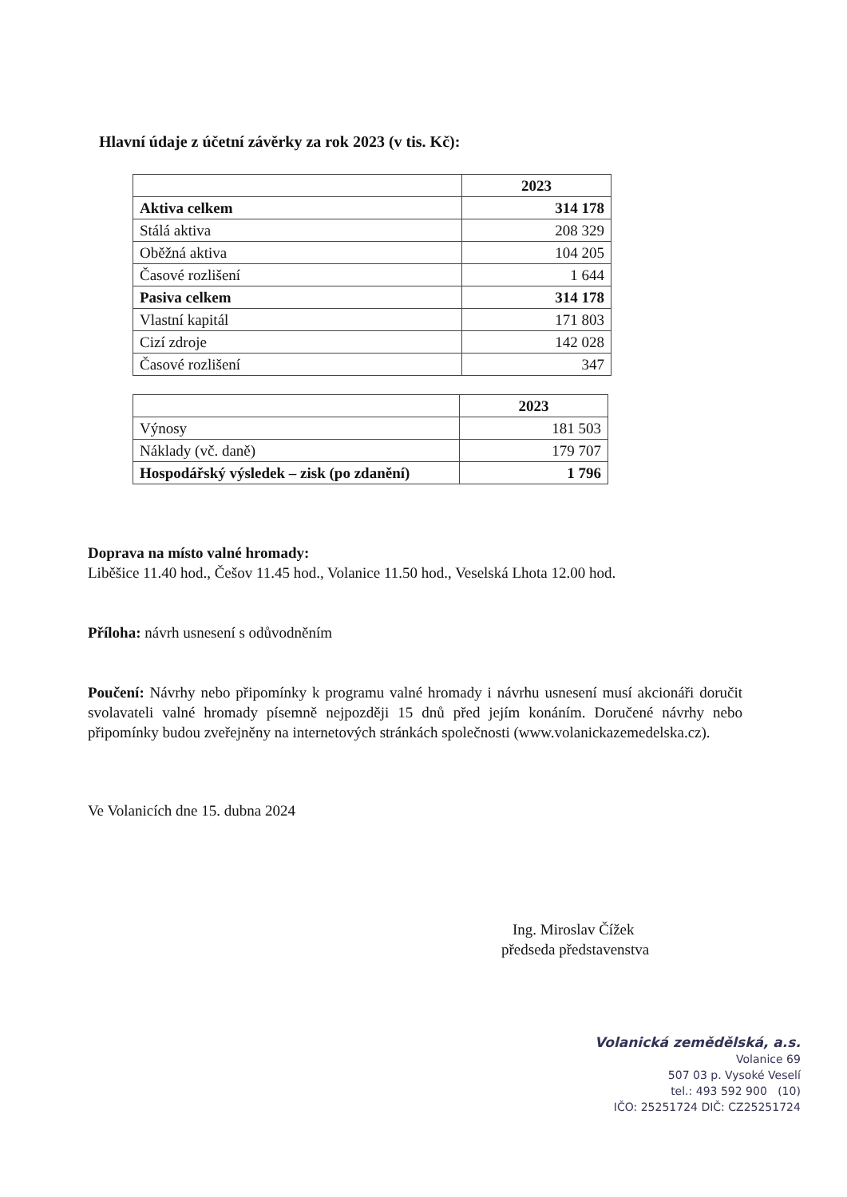Hlavní údaje z účetní závěrky za rok 2023 (v tis. Kč):
| | 2023 |
| --- | --- |
| Aktiva celkem | 314 178 |
| Stálá aktiva | 208 329 |
| Oběžná aktiva | 104 205 |
| Časové rozlišení | 1 644 |
| Pasiva celkem | 314 178 |
| Vlastní kapitál | 171 803 |
| Cizí zdroje | 142 028 |
| Časové rozlišení | 347 |
| | 2023 |
| --- | --- |
| Výnosy | 181 503 |
| Náklady (vč. daně) | 179 707 |
| Hospodářský výsledek – zisk (po zdanění) | 1 796 |
Doprava na místo valné hromady:
Liběšice 11.40 hod., Češov 11.45 hod., Volanice 11.50 hod., Veselská Lhota 12.00 hod.
Příloha: návrh usnesení s odůvodněním
Poučení: Návrhy nebo připomínky k programu valné hromady i návrhu usnesení musí akcionáři doručit svolavateli valné hromady písemně nejpozději 15 dnů před jejím konáním. Doručené návrhy nebo připomínky budou zveřejněny na internetových stránkách společnosti (www.volanickazemedelska.cz).
Ve Volanicích dne 15. dubna 2024
Ing. Miroslav Čížek
předseda představenstva
Volanická zemědělská, a.s.
Volanice 69
507 03 p. Vysoké Veselí
tel.: 493 592 900 (10)
IČO: 25251724 DIČ: CZ25251724